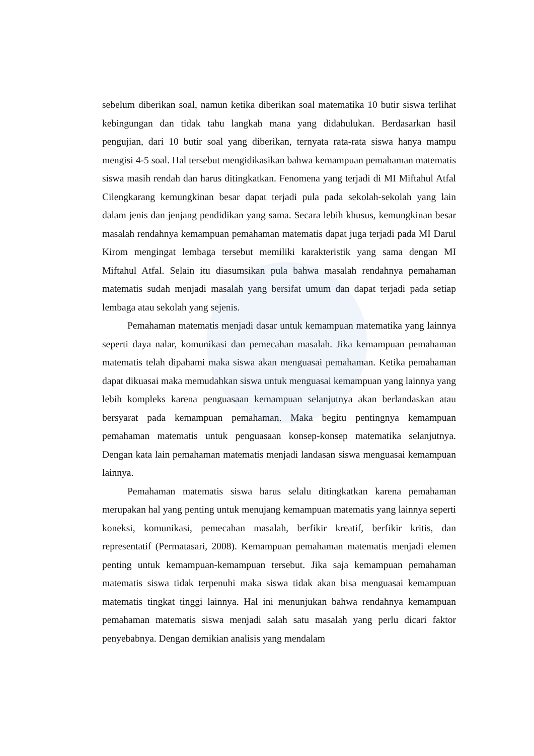sebelum diberikan soal, namun ketika diberikan soal matematika 10 butir siswa terlihat kebingungan dan tidak tahu langkah mana yang didahulukan. Berdasarkan hasil pengujian, dari 10 butir soal yang diberikan, ternyata rata-rata siswa hanya mampu mengisi 4-5 soal. Hal tersebut mengidikasikan bahwa kemampuan pemahaman matematis siswa masih rendah dan harus ditingkatkan. Fenomena yang terjadi di MI Miftahul Atfal Cilengkarang kemungkinan besar dapat terjadi pula pada sekolah-sekolah yang lain dalam jenis dan jenjang pendidikan yang sama. Secara lebih khusus, kemungkinan besar masalah rendahnya kemampuan pemahaman matematis dapat juga terjadi pada MI Darul Kirom mengingat lembaga tersebut memiliki karakteristik yang sama dengan MI Miftahul Atfal. Selain itu diasumsikan pula bahwa masalah rendahnya pemahaman matematis sudah menjadi masalah yang bersifat umum dan dapat terjadi pada setiap lembaga atau sekolah yang sejenis.
Pemahaman matematis menjadi dasar untuk kemampuan matematika yang lainnya seperti daya nalar, komunikasi dan pemecahan masalah. Jika kemampuan pemahaman matematis telah dipahami maka siswa akan menguasai pemahaman. Ketika pemahaman dapat dikuasai maka memudahkan siswa untuk menguasai kemampuan yang lainnya yang lebih kompleks karena penguasaan kemampuan selanjutnya akan berlandaskan atau bersyarat pada kemampuan pemahaman. Maka begitu pentingnya kemampuan pemahaman matematis untuk penguasaan konsep-konsep matematika selanjutnya. Dengan kata lain pemahaman matematis menjadi landasan siswa menguasai kemampuan lainnya.
Pemahaman matematis siswa harus selalu ditingkatkan karena pemahaman merupakan hal yang penting untuk menujang kemampuan matematis yang lainnya seperti koneksi, komunikasi, pemecahan masalah, berfikir kreatif, berfikir kritis, dan representatif (Permatasari, 2008). Kemampuan pemahaman matematis menjadi elemen penting untuk kemampuan-kemampuan tersebut. Jika saja kemampuan pemahaman matematis siswa tidak terpenuhi maka siswa tidak akan bisa menguasai kemampuan matematis tingkat tinggi lainnya. Hal ini menunjukan bahwa rendahnya kemampuan pemahaman matematis siswa menjadi salah satu masalah yang perlu dicari faktor penyebabnya. Dengan demikian analisis yang mendalam